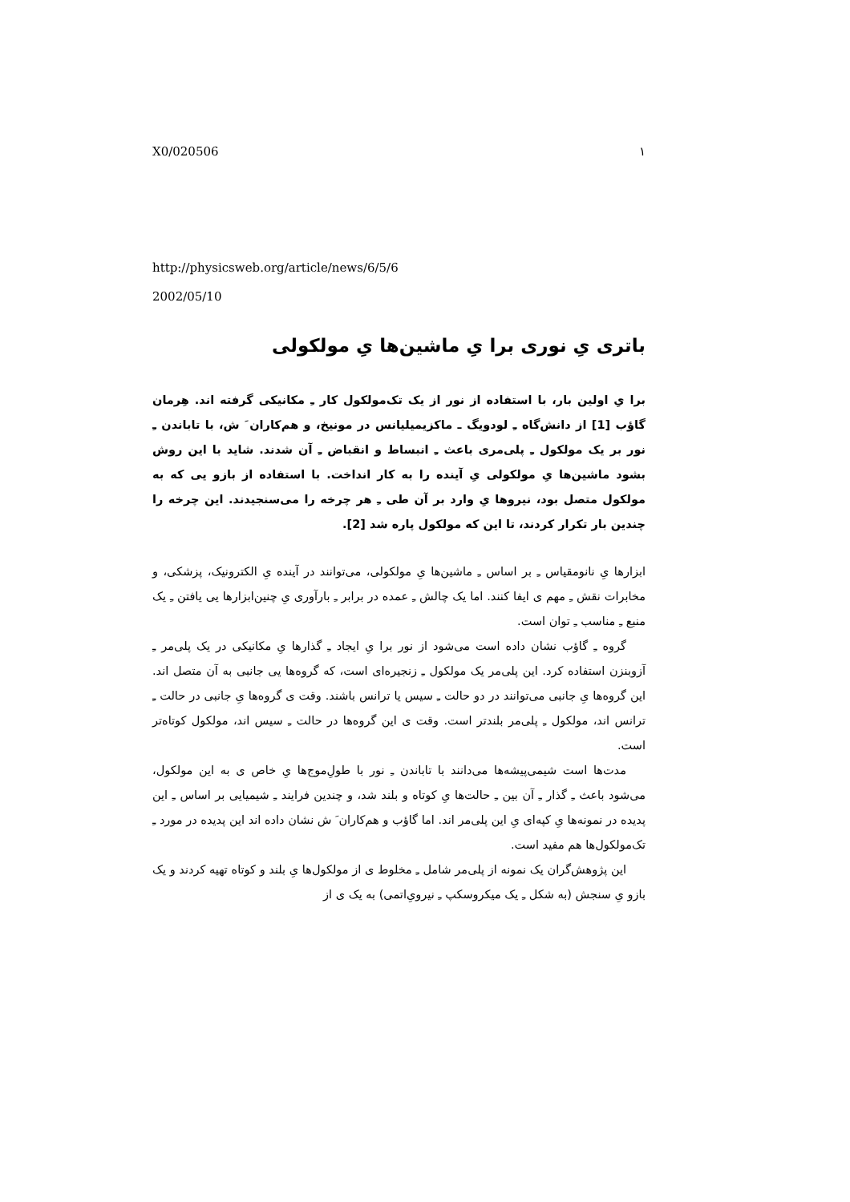X0/020506 ۱
http://physicsweb.org/article/news/6/5/6
2002/05/10
باتری یِ نوری برا یِ ماشین‌ها یِ مولکولی
برا یِ اولین بار، با استفاده از نور از یک تک‌مولکول کار ـِ مکانیکی گرفته اند. هِرمان گاؤب [1] از دانش‌گاه ـِ لودویگ ـ ماکزیمیلیانس در مونیخ، و هم‌کاران َ ش، با تاباندن ـِ نور بر یک مولکول ـِ پلی‌مری باعث ـِ انبساط و انقباض ـِ آن شدند. شاید با این روش بشود ماشین‌ها یِ مولکولی یِ آینده را به کار انداخت. با استفاده از بازو یی که به مولکول متصل بود، نیروها یِ وارد بر آن طی ـِ هر چرخه را می‌سنجیدند. این چرخه را چندین بار تکرار کردند، تا این که مولکول پاره شد [2].
ابزارها یِ نانومقیاس ـِ بر اساس ـِ ماشین‌ها یِ مولکولی، می‌توانند در آینده یِ الکترونیک، پزشکی، و مخابرات نقش ـِ مهم ی ایفا کنند. اما یک چالش ـِ عمده در برابر ـِ بارآوری یِ چنین‌ابزارها یی یافتن ـِ یک منبع ـِ مناسب ـِ توان است.
گروه ـِ گاؤب نشان داده است می‌شود از نور برا یِ ایجاد ـِ گذارها یِ مکانیکی در یک پلی‌مر ـِ آزوبنزن استفاده کرد. این پلی‌مر یک مولکول ـِ زنجیره‌ای است، که گروه‌ها یی جانبی به آن متصل اند. این گروه‌ها یِ جانبی می‌توانند در دو حالت ـِ سیس یا ترانس باشند. وقت ی گروه‌ها یِ جانبی در حالت ـِ ترانس اند، مولکول ـِ پلی‌مر بلندتر است. وقت ی این گروه‌ها در حالت ـِ سیس اند، مولکول کوتاه‌تر است.
مدت‌ها است شیمی‌پیشه‌ها می‌دانند با تاباندن ـِ نور با طولِ‌موج‌ها یِ خاص ی به این مولکول، می‌شود باعث ـِ گذار ـِ آن بین ـِ حالت‌ها یِ کوتاه و بلند شد، و چندین فرایند ـِ شیمیایی بر اساس ـِ این پدیده در نمونه‌ها یِ کپه‌ای یِ این پلی‌مر اند. اما گاؤب و هم‌کاران َ ش نشان داده اند این پدیده در مورد ـِ تک‌مولکول‌ها هم مفید است.
این پژوهش‌گران یک نمونه از پلی‌مر شامل ـِ مخلوط ی از مولکول‌ها یِ بلند و کوتاه تهیه کردند و یک بازو یِ سنجش (به شکل ـِ یک میکروسکپ ـِ نیرویِ‌اتمی) به یک ی از